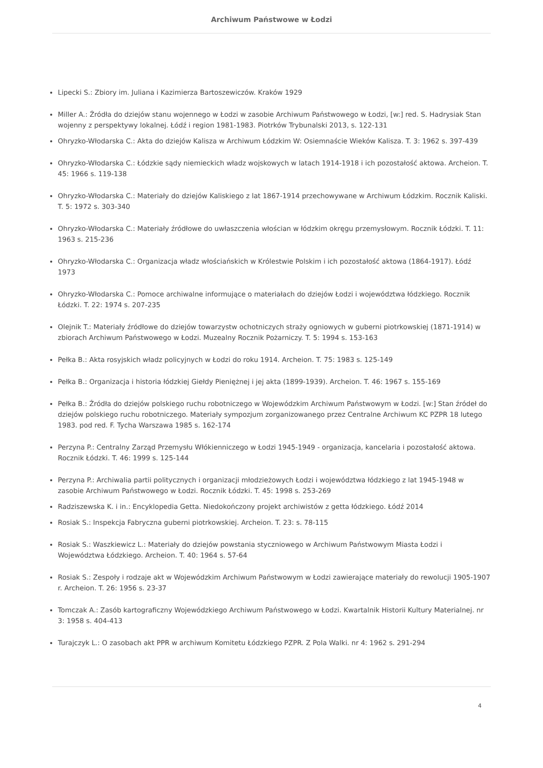Archiwum Państwowe w Łodzi
Lipecki S.: Zbiory im. Juliana i Kazimierza Bartoszewiczów. Kraków 1929
Miller A.: Źródła do dziejów stanu wojennego w Łodzi w zasobie Archiwum Państwowego w Łodzi, [w:] red. S. Hadrysiak Stan wojenny z perspektywy lokalnej. Łódź i region 1981-1983. Piotrków Trybunalski 2013, s. 122-131
Ohryzko-Włodarska C.: Akta do dziejów Kalisza w Archiwum Łódzkim W: Osiemnaście Wieków Kalisza. T. 3: 1962 s. 397-439
Ohryzko-Włodarska C.: Łódzkie sądy niemieckich władz wojskowych w latach 1914-1918 i ich pozostałość aktowa. Archeion. T. 45: 1966 s. 119-138
Ohryzko-Włodarska C.: Materiały do dziejów Kaliskiego z lat 1867-1914 przechowywane w Archiwum Łódzkim. Rocznik Kaliski. T. 5: 1972 s. 303-340
Ohryzko-Włodarska C.: Materiały źródłowe do uwłaszczenia włościan w łódzkim okręgu przemysłowym. Rocznik Łódzki. T. 11: 1963 s. 215-236
Ohryzko-Włodarska C.: Organizacja władz włościańskich w Królestwie Polskim i ich pozostałość aktowa (1864-1917). Łódź 1973
Ohryzko-Włodarska C.: Pomoce archiwalne informujące o materiałach do dziejów Łodzi i województwa łódzkiego. Rocznik Łódzki. T. 22: 1974 s. 207-235
Olejnik T.: Materiały źródłowe do dziejów towarzystw ochotniczych straży ogniowych w guberni piotrkowskiej (1871-1914) w zbiorach Archiwum Państwowego w Łodzi. Muzealny Rocznik Pożarniczy. T. 5: 1994 s. 153-163
Pełka B.: Akta rosyjskich władz policyjnych w Łodzi do roku 1914. Archeion. T. 75: 1983 s. 125-149
Pełka B.: Organizacja i historia łódzkiej Giełdy Pieniężnej i jej akta (1899-1939). Archeion. T. 46: 1967 s. 155-169
Pełka B.: Źródła do dziejów polskiego ruchu robotniczego w Wojewódzkim Archiwum Państwowym w Łodzi. [w:] Stan źródeł do dziejów polskiego ruchu robotniczego. Materiały sympozjum zorganizowanego przez Centralne Archiwum KC PZPR 18 lutego 1983. pod red. F. Tycha Warszawa 1985 s. 162-174
Perzyna P.: Centralny Zarząd Przemysłu Włókienniczego w Łodzi 1945-1949 - organizacja, kancelaria i pozostałość aktowa. Rocznik Łódzki. T. 46: 1999 s. 125-144
Perzyna P.: Archiwalia partii politycznych i organizacji młodzieżowych Łodzi i województwa łódzkiego z lat 1945-1948 w zasobie Archiwum Państwowego w Łodzi. Rocznik Łódzki. T. 45: 1998 s. 253-269
Radziszewska K. i in.: Encyklopedia Getta. Niedokończony projekt archiwistów z getta łódzkiego. Łódź 2014
Rosiak S.: Inspekcja Fabryczna guberni piotrkowskiej. Archeion. T. 23: s. 78-115
Rosiak S.: Waszkiewicz L.: Materiały do dziejów powstania styczniowego w Archiwum Państwowym Miasta Łodzi i Województwa Łódzkiego. Archeion. T. 40: 1964 s. 57-64
Rosiak S.: Zespoły i rodzaje akt w Wojewódzkim Archiwum Państwowym w Łodzi zawierające materiały do rewolucji 1905-1907 r. Archeion. T. 26: 1956 s. 23-37
Tomczak A.: Zasób kartograficzny Wojewódzkiego Archiwum Państwowego w Łodzi. Kwartalnik Historii Kultury Materialnej. nr 3: 1958 s. 404-413
Turajczyk L.: O zasobach akt PPR w archiwum Komitetu Łódzkiego PZPR. Z Pola Walki. nr 4: 1962 s. 291-294
4